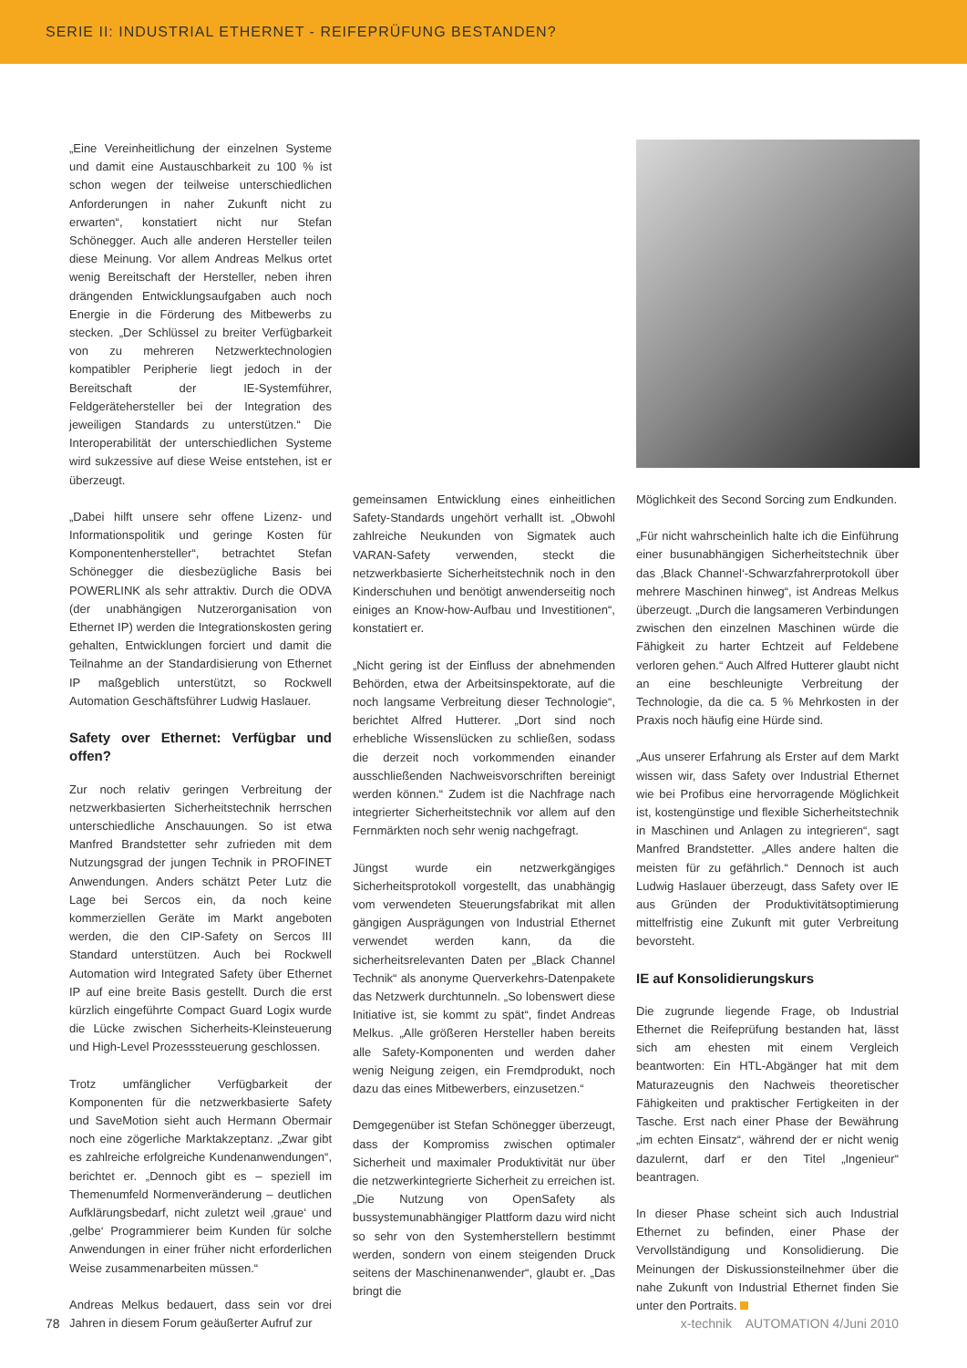SERIE II: INDUSTRIAL ETHERNET - REIFEPRÜFUNG BESTANDEN?
„Eine Vereinheitlichung der einzelnen Systeme und damit eine Austauschbarkeit zu 100 % ist schon wegen der teilweise unterschiedlichen Anforderungen in naher Zukunft nicht zu erwarten“, konstatiert nicht nur Stefan Schönegger. Auch alle anderen Hersteller teilen diese Meinung. Vor allem Andreas Melkus ortet wenig Bereitschaft der Hersteller, neben ihren drängenden Entwicklungsaufgaben auch noch Energie in die Förderung des Mitbewerbs zu stecken. „Der Schlüssel zu breiter Verfügbarkeit von zu mehreren Netzwerktechnologien kompatibler Peripherie liegt jedoch in der Bereitschaft der IE-Systemführer, Feldgerätehersteller bei der Integration des jeweiligen Standards zu unterstützen.“ Die Interoperabilität der unterschiedlichen Systeme wird sukzessive auf diese Weise entstehen, ist er überzeugt.
„Dabei hilft unsere sehr offene Lizenz- und Informationspolitik und geringe Kosten für Komponentenhersteller“, betrachtet Stefan Schönegger die diesbezügliche Basis bei POWERLINK als sehr attraktiv. Durch die ODVA (der unabhängigen Nutzerorganisation von Ethernet IP) werden die Integrationskosten gering gehalten, Entwicklungen forciert und damit die Teilnahme an der Standardisierung von Ethernet IP maßgeblich unterstützt, so Rockwell Automation Geschäftsführer Ludwig Haslauer.
Safety over Ethernet: Verfügbar und offen?
Zur noch relativ geringen Verbreitung der netzwerkbasierten Sicherheitstechnik herrschen unterschiedliche Anschauungen. So ist etwa Manfred Brandstetter sehr zufrieden mit dem Nutzungsgrad der jungen Technik in PROFINET Anwendungen. Anders schätzt Peter Lutz die Lage bei Sercos ein, da noch keine kommerziellen Geräte im Markt angeboten werden, die den CIP-Safety on Sercos III Standard unterstützen. Auch bei Rockwell Automation wird Integrated Safety über Ethernet IP auf eine breite Basis gestellt. Durch die erst kürzlich eingeführte Compact Guard Logix wurde die Lücke zwischen Sicherheits-Kleinsteuerung und High-Level Prozesssteuerung geschlossen.
Trotz umfänglicher Verfügbarkeit der Komponenten für die netzwerkbasierte Safety und SaveMotion sieht auch Hermann Obermair noch eine zögerliche Marktakzeptanz. „Zwar gibt es zahlreiche erfolgreiche Kundenanwendungen“, berichtet er. „Dennoch gibt es – speziell im Themenumfeld Normenveränderung – deutlichen Aufklärungsbedarf, nicht zuletzt weil ‚graue‘ und ‚gelbe‘ Programmierer beim Kunden für solche Anwendungen in einer früher nicht erforderlichen Weise zusammenarbeiten müssen.“
Andreas Melkus bedauert, dass sein vor drei Jahren in diesem Forum geäußerter Aufruf zur
gemeinsamen Entwicklung eines einheitlichen Safety-Standards ungehört verhallt ist. „Obwohl zahlreiche Neukunden von Sigmatek auch VARAN-Safety verwenden, steckt die netzwerkbasierte Sicherheitstechnik noch in den Kinderschuhen und benötigt anwenderseitig noch einiges an Know-how-Aufbau und Investitionen“, konstatiert er.
„Nicht gering ist der Einfluss der abnehmenden Behörden, etwa der Arbeitsinspektorate, auf die noch langsame Verbreitung dieser Technologie“, berichtet Alfred Hutterer. „Dort sind noch erhebliche Wissenslücken zu schließen, sodass die derzeit noch vorkommenden einander ausschließenden Nachweisvorschriften bereinigt werden können.“ Zudem ist die Nachfrage nach integrierter Sicherheitstechnik vor allem auf den Fernmärkten noch sehr wenig nachgefragt.
Jüngst wurde ein netzwerkgängiges Sicherheitsprotokoll vorgestellt, das unabhängig vom verwendeten Steuerungsfabrikat mit allen gängigen Ausprägungen von Industrial Ethernet verwendet werden kann, da die sicherheitsrelevanten Daten per „Black Channel Technik“ als anonyme Querverkehrs-Datenpakete das Netzwerk durchtunneln. „So lobenswert diese Initiative ist, sie kommt zu spät“, findet Andreas Melkus. „Alle größeren Hersteller haben bereits alle Safety-Komponenten und werden daher wenig Neigung zeigen, ein Fremdprodukt, noch dazu das eines Mitbewerbers, einzusetzen.“
Demgegenüber ist Stefan Schönegger überzeugt, dass der Kompromiss zwischen optimaler Sicherheit und maximaler Produktivität nur über die netzwerkintegrierte Sicherheit zu erreichen ist. „Die Nutzung von OpenSafety als bussystemunabhängiger Plattform dazu wird nicht so sehr von den Systemherstellern bestimmt werden, sondern von einem steigenden Druck seitens der Maschinenanwender“, glaubt er. „Das bringt die
Möglichkeit des Second Sorcing zum Endkunden.
„Für nicht wahrscheinlich halte ich die Einführung einer busunabhängigen Sicherheitstechnik über das ‚Black Channel‘-Schwarzfahrerprotokoll über mehrere Maschinen hinweg“, ist Andreas Melkus überzeugt. „Durch die langsameren Verbindungen zwischen den einzelnen Maschinen würde die Fähigkeit zu harter Echtzeit auf Feldebene verloren gehen.“ Auch Alfred Hutterer glaubt nicht an eine beschleunigte Verbreitung der Technologie, da die ca. 5 % Mehrkosten in der Praxis noch häufig eine Hürde sind.
„Aus unserer Erfahrung als Erster auf dem Markt wissen wir, dass Safety over Industrial Ethernet wie bei Profibus eine hervorragende Möglichkeit ist, kostengünstige und flexible Sicherheitstechnik in Maschinen und Anlagen zu integrieren“, sagt Manfred Brandstetter. „Alles andere halten die meisten für zu gefährlich.“ Dennoch ist auch Ludwig Haslauer überzeugt, dass Safety over IE aus Gründen der Produktivitätsoptimierung mittelfristig eine Zukunft mit guter Verbreitung bevorsteht.
IE auf Konsolidierungskurs
Die zugrunde liegende Frage, ob Industrial Ethernet die Reifeprüfung bestanden hat, lässt sich am ehesten mit einem Vergleich beantworten: Ein HTL-Abgänger hat mit dem Maturazeugnis den Nachweis theoretischer Fähigkeiten und praktischer Fertigkeiten in der Tasche. Erst nach einer Phase der Bewährung „im echten Einsatz“, während der er nicht wenig dazulernt, darf er den Titel „Ingenieur“ beantragen.
In dieser Phase scheint sich auch Industrial Ethernet zu befinden, einer Phase der Vervollständigung und Konsolidierung. Die Meinungen der Diskussionsteilnehmer über die nahe Zukunft von Industrial Ethernet finden Sie unter den Portraits.
78 x-technik AUTOMATION 4/Juni 2010